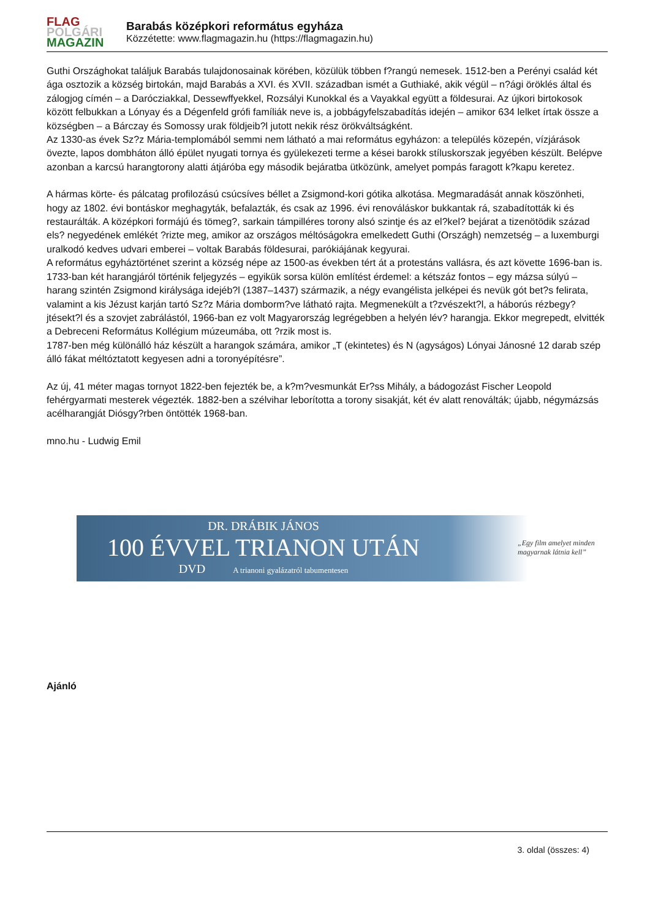FLAG
POLGÁRI
MAGAZIN
Barabás középkori református egyháza
Közzétette: www.flagmagazin.hu (https://flagmagazin.hu)
Guthi Országhokat találjuk Barabás tulajdonosainak körében, közülük többen f?rangú nemesek. 1512-ben a Perényi család két ága osztozik a község birtokán, majd Barabás a XVI. és XVII. században ismét a Guthiaké, akik végül – n?ági öröklés által és zálogjog címén – a Darócziakkal, Dessewffyekkel, Rozsályi Kunokkal és a Vayakkal együtt a földesurai. Az újkori birtokosok között felbukkan a Lónyay és a Dégenfeld grófi famíliák neve is, a jobbágyfelszabadítás idején – amikor 634 lelket írtak össze a községben – a Bárczay és Somossy urak földjeib?l jutott nekik rész örökváltságként.
Az 1330-as évek Sz?z Mária-templomából semmi nem látható a mai református egyházon: a település közepén, vízjárások övezte, lapos dombháton álló épület nyugati tornya és gyülekezeti terme a kései barokk stíluskorszak jegyében készült. Belépve azonban a karcsú harangtorony alatti átjáróba egy második bejáratba ütközünk, amelyet pompás faragott k?kapu keretez.
A hármas körte- és pálcatag profilozású csúcsíves béllet a Zsigmond-kori gótika alkotása. Megmaradását annak köszönheti, hogy az 1802. évi bontáskor meghagyták, befalazták, és csak az 1996. évi renováláskor bukkantak rá, szabadították ki és restaurálták. A középkori formájú és tömeg?, sarkain támpilléres torony alsó szintje és az el?kel? bejárat a tizenötödik század els? negyedének emlékét ?rizte meg, amikor az országos méltóságokra emelkedett Guthi (Országh) nemzetség – a luxemburgi uralkodó kedves udvari emberei – voltak Barabás földesurai, parókiájának kegyurai.
A református egyháztörténet szerint a község népe az 1500-as években tért át a protestáns vallásra, és azt követte 1696-ban is. 1733-ban két harangjáról történik feljegyzés – egyikük sorsa külön említést érdemel: a kétszáz fontos – egy mázsa súlyú – harang szintén Zsigmond királysága idejéb?l (1387–1437) származik, a négy evangélista jelképei és nevük gót bet?s felirata, valamint a kis Jézust karján tartó Sz?z Mária domborm?ve látható rajta. Megmenekült a t?zvészekt?l, a háborús rézbegy?jtésekt?l és a szovjet zabrálástól, 1966-ban ez volt Magyarország legrégebben a helyén lév? harangja. Ekkor megrepedt, elvitték a Debreceni Református Kollégium múzeumába, ott ?rzik most is.
1787-ben még különálló ház készült a harangok számára, amikor „T (ekintetes) és N (agyságos) Lónyai Jánosné 12 darab szép álló fákat méltóztatott kegyesen adni a toronyépítésre”.
Az új, 41 méter magas tornyot 1822-ben fejezték be, a k?m?vesmunkát Er?ss Mihály, a bádogozást Fischer Leopold fehérgyarmati mesterek végezték. 1882-ben a szélvihar leborította a torony sisakját, két év alatt renoválták; újabb, négymázsás acélharangját Diósgy?rben öntötték 1968-ban.
mno.hu - Ludwig Emil
DR. DRÁBIK JÁNOS
100 ÉVVEL TRIANON UTÁN
DVD A trianoni gyalázatról tabumentesen
„Egy film amelyet minden
magyarnak látnia kell”
Ajánló
3. oldal (összes: 4)